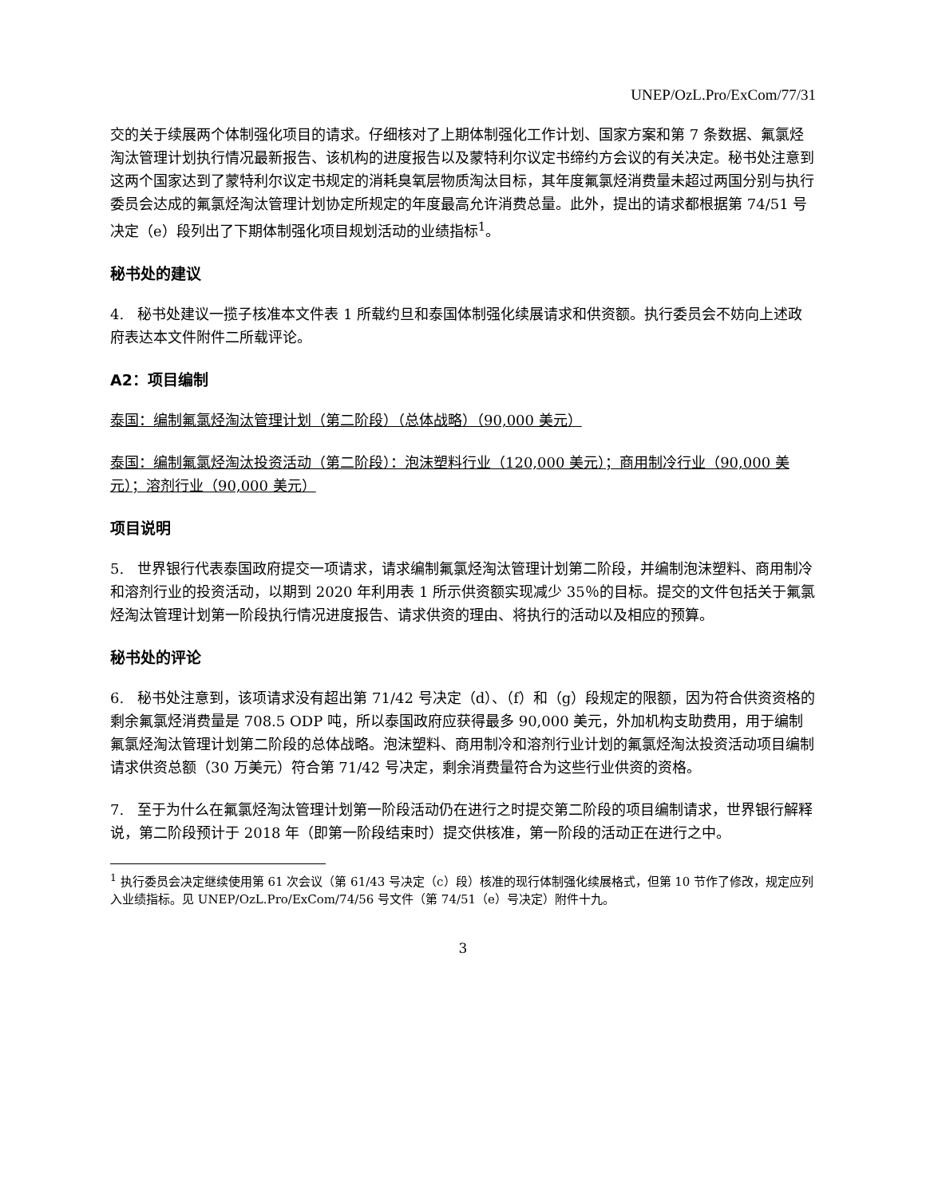UNEP/OzL.Pro/ExCom/77/31
交的关于续展两个体制强化项目的请求。仔细核对了上期体制强化工作计划、国家方案和第 7 条数据、氟氯烃淘汰管理计划执行情况最新报告、该机构的进度报告以及蒙特利尔议定书缔约方会议的有关决定。秘书处注意到这两个国家达到了蒙特利尔议定书规定的消耗臭氧层物质淘汰目标，其年度氟氯烃消费量未超过两国分别与执行委员会达成的氟氯烃淘汰管理计划协定所规定的年度最高允许消费总量。此外，提出的请求都根据第 74/51 号决定（e）段列出了下期体制强化项目规划活动的业绩指标<sup>1</sup>。
秘书处的建议
4. 秘书处建议一揽子核准本文件表 1 所载约旦和泰国体制强化续展请求和供资额。执行委员会不妨向上述政府表达本文件附件二所载评论。
A2：项目编制
泰国：编制氟氯烃淘汰管理计划（第二阶段）（总体战略）（90,000 美元）
泰国：编制氟氯烃淘汰投资活动（第二阶段）：泡沫塑料行业（120,000 美元）；商用制冷行业（90,000 美元）；溶剂行业（90,000 美元）
项目说明
5. 世界银行代表泰国政府提交一项请求，请求编制氟氯烃淘汰管理计划第二阶段，并编制泡沫塑料、商用制冷和溶剂行业的投资活动，以期到 2020 年利用表 1 所示供资额实现减少 35％的目标。提交的文件包括关于氟氯烃淘汰管理计划第一阶段执行情况进度报告、请求供资的理由、将执行的活动以及相应的预算。
秘书处的评论
6. 秘书处注意到，该项请求没有超出第 71/42 号决定（d）、（f）和（g）段规定的限额，因为符合供资资格的剩余氟氯烃消费量是 708.5 ODP 吨，所以泰国政府应获得最多 90,000 美元，外加机构支助费用，用于编制氟氯烃淘汰管理计划第二阶段的总体战略。泡沫塑料、商用制冷和溶剂行业计划的氟氯烃淘汰投资活动项目编制请求供资总额（30 万美元）符合第 71/42 号决定，剩余消费量符合为这些行业供资的资格。
7. 至于为什么在氟氯烃淘汰管理计划第一阶段活动仍在进行之时提交第二阶段的项目编制请求，世界银行解释说，第二阶段预计于 2018 年（即第一阶段结束时）提交供核准，第一阶段的活动正在进行之中。
<sup>1</sup> 执行委员会决定继续使用第 61 次会议（第 61/43 号决定（c）段）核准的现行体制强化续展格式，但第 10 节作了修改，规定应列入业绩指标。见 UNEP/OzL.Pro/ExCom/74/56 号文件（第 74/51（e）号决定）附件十九。
3